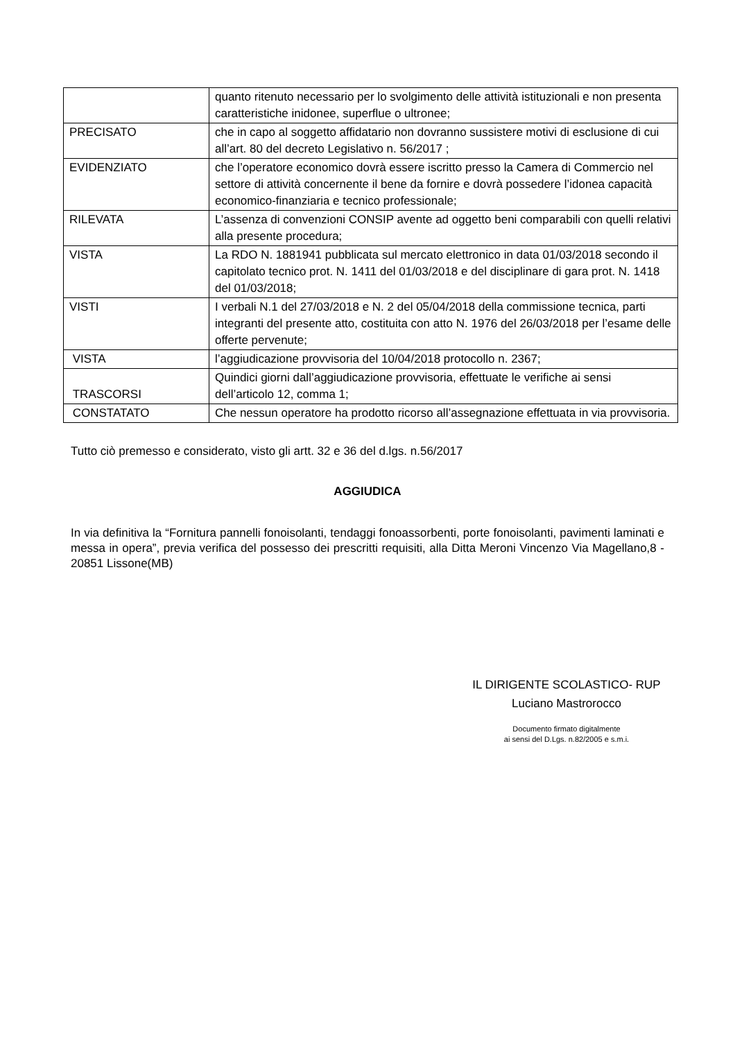| | quanto ritenuto necessario per lo svolgimento delle attività istituzionali e non presenta caratteristiche inidonee, superflue o ultronee; |
| PRECISATO | che in capo al soggetto affidatario non dovranno sussistere motivi di esclusione di cui all’art. 80 del decreto Legislativo n. 56/2017 ; |
| EVIDENZIATO | che l’operatore economico dovrà essere iscritto presso la Camera di Commercio nel settore di attività concernente il bene da fornire e dovrà possedere l’idonea capacità economico-finanziaria e tecnico professionale; |
| RILEVATA | L’assenza di convenzioni CONSIP avente ad oggetto beni comparabili con quelli relativi alla presente procedura; |
| VISTA | La RDO N. 1881941 pubblicata sul mercato elettronico in data 01/03/2018 secondo il capitolato tecnico prot. N. 1411 del 01/03/2018 e del disciplinare di gara prot. N. 1418 del 01/03/2018; |
| VISTI | I verbali N.1 del 27/03/2018 e N. 2 del 05/04/2018 della commissione tecnica, parti integranti del presente atto, costituita con atto N. 1976 del 26/03/2018 per l’esame delle offerte pervenute; |
| VISTA | l’aggiudicazione provvisoria del 10/04/2018 protocollo n. 2367; |
| TRASCORSI | Quindici giorni dall’aggiudicazione provvisoria, effettuate le verifiche ai sensi dell’articolo 12, comma 1; |
| CONSTATATO | Che nessun operatore ha prodotto ricorso all’assegnazione effettuata in via provvisoria. |
Tutto ciò premesso e considerato, visto gli artt. 32 e 36 del d.lgs. n.56/2017
AGGIUDICA
In via definitiva la “Fornitura pannelli fonoisolanti, tendaggi fonoassorbenti, porte fonoisolanti, pavimenti laminati e messa in opera”, previa verifica del possesso dei prescritti requisiti, alla Ditta Meroni Vincenzo Via Magellano,8 - 20851 Lissone(MB)
IL DIRIGENTE SCOLASTICO- RUP
Luciano Mastrorocco
Documento firmato digitalmente
ai sensi del D.Lgs. n.82/2005 e s.m.i.